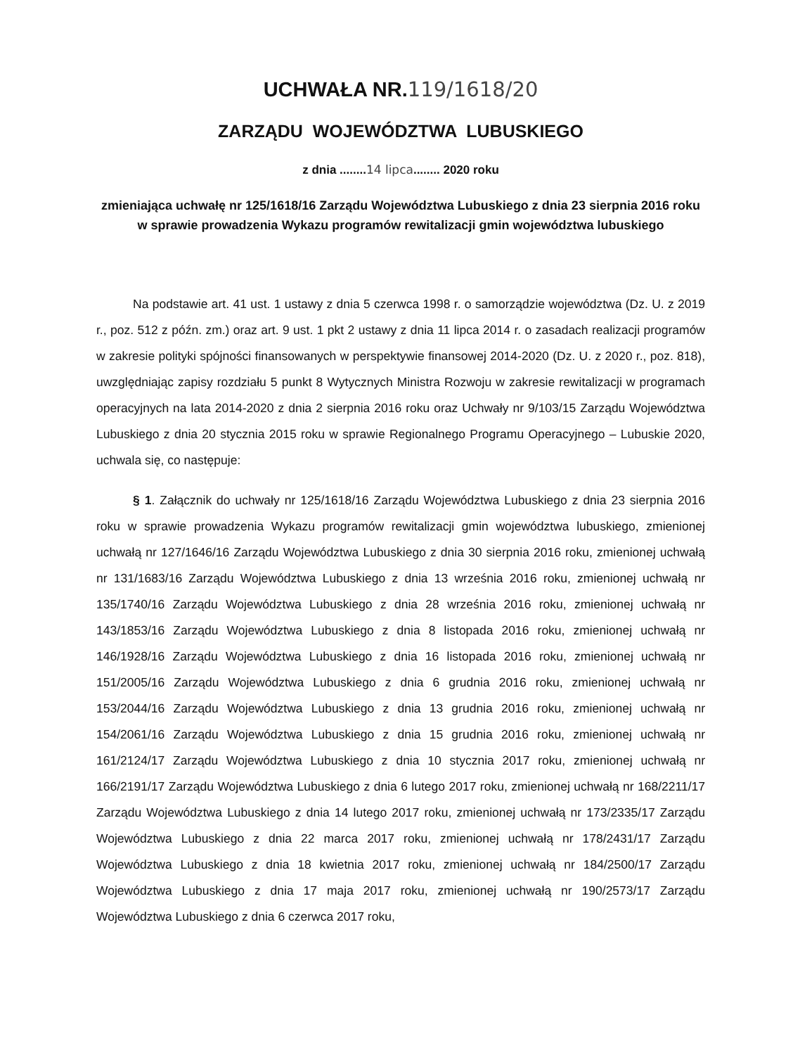UCHWAŁA NR.119/1618/20
ZARZĄDU WOJEWÓDZTWA LUBUSKIEGO
z dnia ........14 lipca........ 2020 roku
zmieniająca uchwałę nr 125/1618/16 Zarządu Województwa Lubuskiego z dnia 23 sierpnia 2016 roku w sprawie prowadzenia Wykazu programów rewitalizacji gmin województwa lubuskiego
Na podstawie art. 41 ust. 1 ustawy z dnia 5 czerwca 1998 r. o samorządzie województwa (Dz. U. z 2019 r., poz. 512 z późn. zm.) oraz art. 9 ust. 1 pkt 2 ustawy z dnia 11 lipca 2014 r. o zasadach realizacji programów w zakresie polityki spójności finansowanych w perspektywie finansowej 2014-2020 (Dz. U. z 2020 r., poz. 818), uwzględniając zapisy rozdziału 5 punkt 8 Wytycznych Ministra Rozwoju w zakresie rewitalizacji w programach operacyjnych na lata 2014-2020 z dnia 2 sierpnia 2016 roku oraz Uchwały nr 9/103/15 Zarządu Województwa Lubuskiego z dnia 20 stycznia 2015 roku w sprawie Regionalnego Programu Operacyjnego – Lubuskie 2020, uchwala się, co następuje:
§ 1. Załącznik do uchwały nr 125/1618/16 Zarządu Województwa Lubuskiego z dnia 23 sierpnia 2016 roku w sprawie prowadzenia Wykazu programów rewitalizacji gmin województwa lubuskiego, zmienionej uchwałą nr 127/1646/16 Zarządu Województwa Lubuskiego z dnia 30 sierpnia 2016 roku, zmienionej uchwałą nr 131/1683/16 Zarządu Województwa Lubuskiego z dnia 13 września 2016 roku, zmienionej uchwałą nr 135/1740/16 Zarządu Województwa Lubuskiego z dnia 28 września 2016 roku, zmienionej uchwałą nr 143/1853/16 Zarządu Województwa Lubuskiego z dnia 8 listopada 2016 roku, zmienionej uchwałą nr 146/1928/16 Zarządu Województwa Lubuskiego z dnia 16 listopada 2016 roku, zmienionej uchwałą nr 151/2005/16 Zarządu Województwa Lubuskiego z dnia 6 grudnia 2016 roku, zmienionej uchwałą nr 153/2044/16 Zarządu Województwa Lubuskiego z dnia 13 grudnia 2016 roku, zmienionej uchwałą nr 154/2061/16 Zarządu Województwa Lubuskiego z dnia 15 grudnia 2016 roku, zmienionej uchwałą nr 161/2124/17 Zarządu Województwa Lubuskiego z dnia 10 stycznia 2017 roku, zmienionej uchwałą nr 166/2191/17 Zarządu Województwa Lubuskiego z dnia 6 lutego 2017 roku, zmienionej uchwałą nr 168/2211/17 Zarządu Województwa Lubuskiego z dnia 14 lutego 2017 roku, zmienionej uchwałą nr 173/2335/17 Zarządu Województwa Lubuskiego z dnia 22 marca 2017 roku, zmienionej uchwałą nr 178/2431/17 Zarządu Województwa Lubuskiego z dnia 18 kwietnia 2017 roku, zmienionej uchwałą nr 184/2500/17 Zarządu Województwa Lubuskiego z dnia 17 maja 2017 roku, zmienionej uchwałą nr 190/2573/17 Zarządu Województwa Lubuskiego z dnia 6 czerwca 2017 roku,